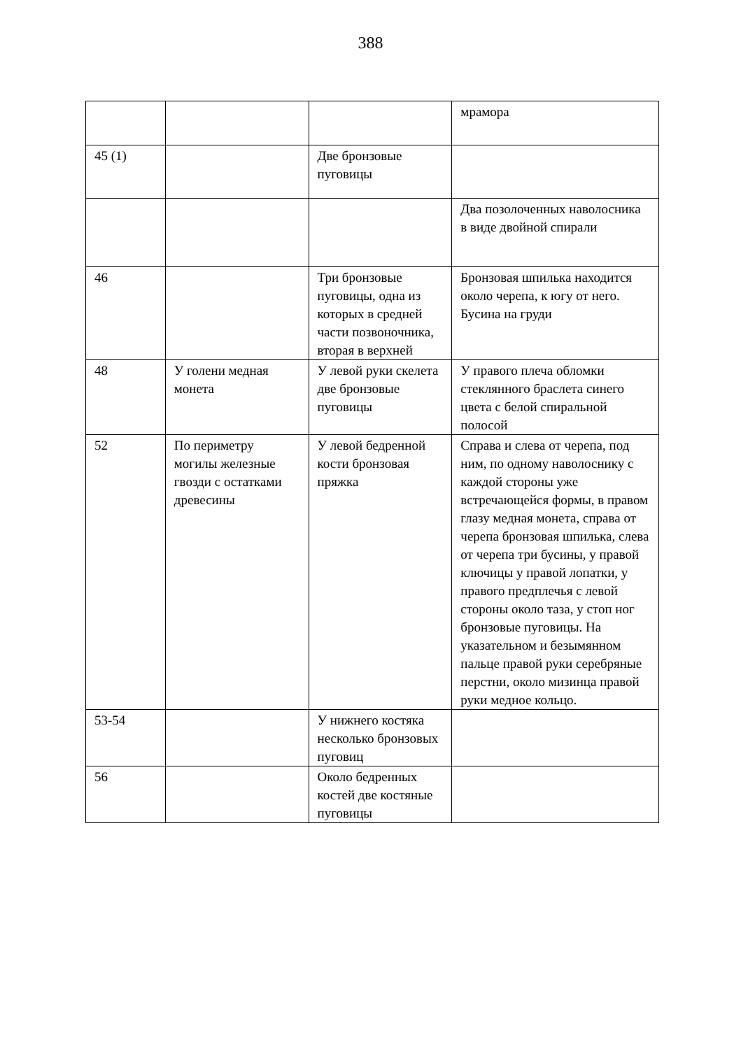388
| | | | мрамора |
| 45 (1) | | Две бронзовые пуговицы | |
| | | | Два позолоченных наволосника в виде двойной спирали |
| 46 | | Три бронзовые пуговицы, одна из которых в средней части позвоночника, вторая в верхней | Бронзовая шпилька находится около черепа, к югу от него. Бусина на груди |
| 48 | У голени медная монета | У левой руки скелета две бронзовые пуговицы | У правого плеча обломки стеклянного браслета синего цвета с белой спиральной полосой |
| 52 | По периметру могилы железные гвозди с остатками древесины | У левой бедренной кости бронзовая пряжка | Справа и слева от черепа, под ним, по одному наволоснику с каждой стороны уже встречающейся формы, в правом глазу медная монета, справа от черепа бронзовая шпилька, слева от черепа три бусины, у правой ключицы у правой лопатки, у правого предплечья с левой стороны около таза, у стоп ног бронзовые пуговицы. На указательном и безымянном пальце правой руки серебряные перстни, около мизинца правой руки медное кольцо. |
| 53-54 | | У нижнего костяка несколько бронзовых пуговиц | |
| 56 | | Около бедренных костей две костяные пуговицы | |